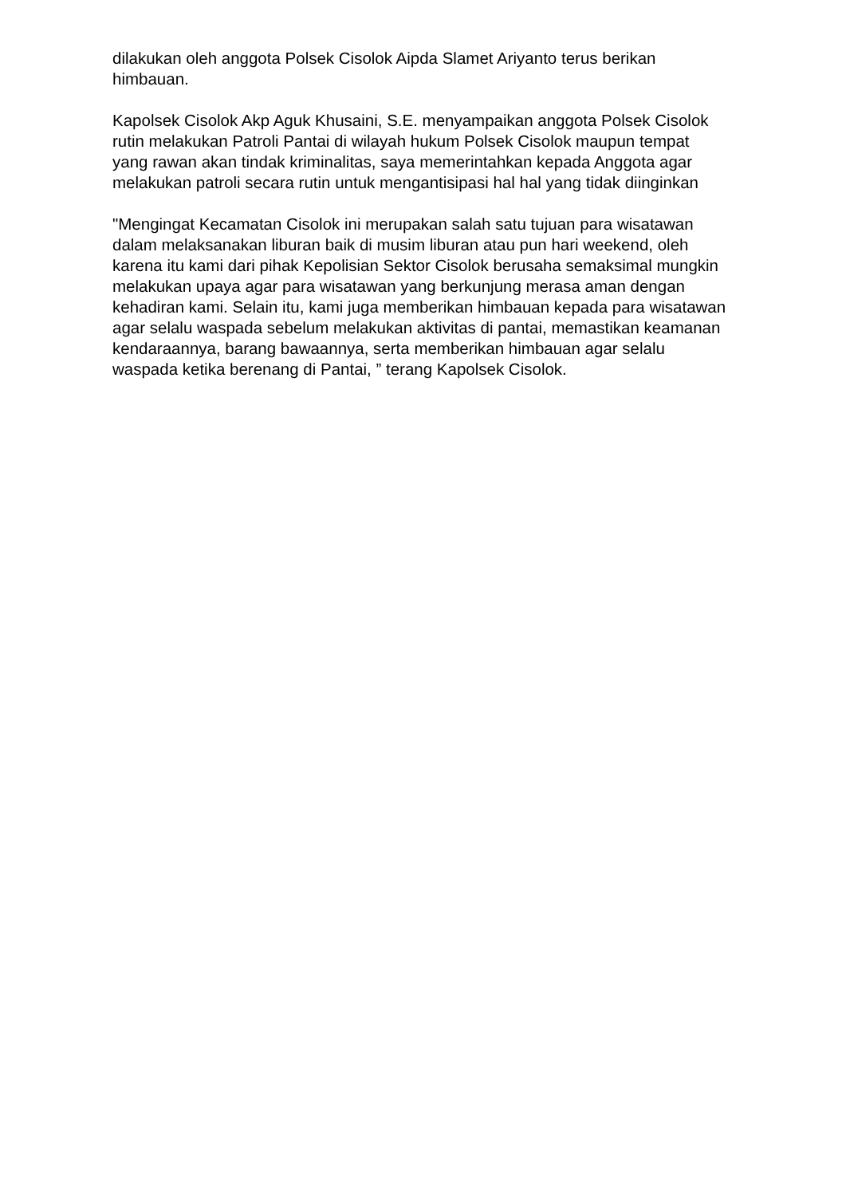dilakukan oleh anggota Polsek Cisolok Aipda Slamet Ariyanto terus berikan himbauan.
Kapolsek Cisolok Akp Aguk Khusaini, S.E. menyampaikan anggota Polsek Cisolok rutin melakukan Patroli Pantai di wilayah hukum Polsek Cisolok maupun tempat yang rawan akan tindak kriminalitas, saya memerintahkan kepada Anggota agar melakukan patroli secara rutin untuk mengantisipasi hal hal yang tidak diinginkan
"Mengingat Kecamatan Cisolok ini merupakan salah satu tujuan para wisatawan dalam melaksanakan liburan baik di musim liburan atau pun hari weekend, oleh karena itu kami dari pihak Kepolisian Sektor Cisolok berusaha semaksimal mungkin melakukan upaya agar para wisatawan yang berkunjung merasa aman dengan kehadiran kami. Selain itu, kami juga memberikan himbauan kepada para wisatawan agar selalu waspada sebelum melakukan aktivitas di pantai, memastikan keamanan kendaraannya, barang bawaannya, serta memberikan himbauan agar selalu waspada ketika berenang di Pantai, ” terang Kapolsek Cisolok.